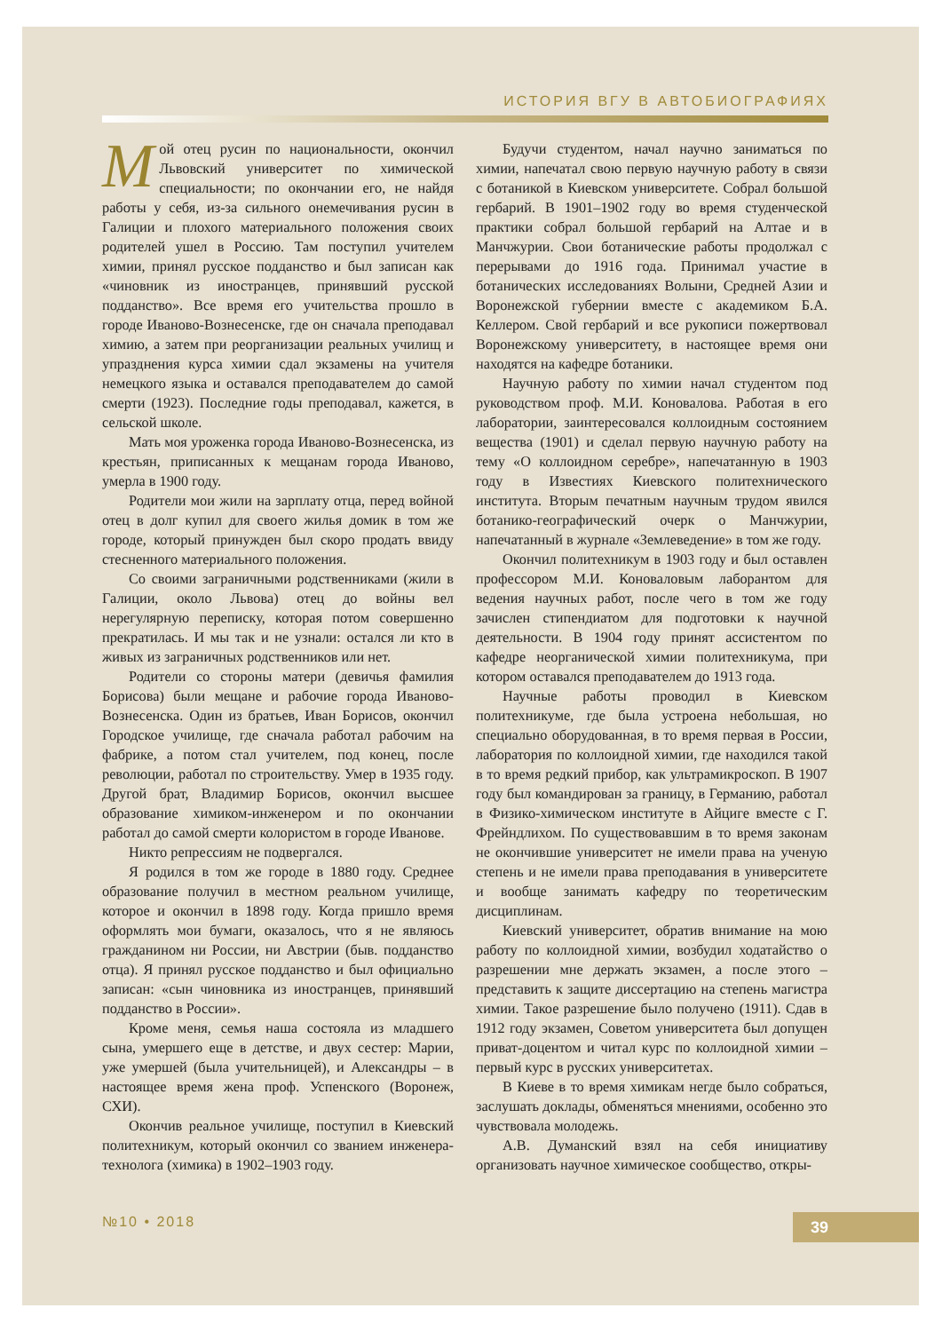ИСТОРИЯ ВГУ В АВТОБИОГРАФИЯХ
Mой отец русин по национальности, окончил Львовский университет по химической специальности; по окончании его, не найдя работы у себя, из-за сильного онемечивания русин в Галиции и плохого материального положения своих родителей ушел в Россию. Там поступил учителем химии, принял русское подданство и был записан как «чиновник из иностранцев, принявший русской подданство». Все время его учительства прошло в городе Иваново-Вознесенске, где он сначала преподавал химию, а затем при реорганизации реальных училищ и упразднения курса химии сдал экзамены на учителя немецкого языка и оставался преподавателем до самой смерти (1923). Последние годы преподавал, кажется, в сельской школе.
Мать моя уроженка города Иваново-Вознесенска, из крестьян, приписанных к мещанам города Иваново, умерла в 1900 году.
Родители мои жили на зарплату отца, перед войной отец в долг купил для своего жилья домик в том же городе, который принужден был скоро продать ввиду стесненного материального положения.
Со своими заграничными родственниками (жили в Галиции, около Львова) отец до войны вел нерегулярную переписку, которая потом совершенно прекратилась. И мы так и не узнали: остался ли кто в живых из заграничных родственников или нет.
Родители со стороны матери (девичья фамилия Борисова) были мещане и рабочие города Иваново-Вознесенска. Один из братьев, Иван Борисов, окончил Городское училище, где сначала работал рабочим на фабрике, а потом стал учителем, под конец, после революции, работал по строительству. Умер в 1935 году. Другой брат, Владимир Борисов, окончил высшее образование химиком-инженером и по окончании работал до самой смерти колористом в городе Иванове.
Никто репрессиям не подвергался.
Я родился в том же городе в 1880 году. Среднее образование получил в местном реальном училище, которое и окончил в 1898 году. Когда пришло время оформлять мои бумаги, оказалось, что я не являюсь гражданином ни России, ни Австрии (быв. подданство отца). Я принял русское подданство и был официально записан: «сын чиновника из иностранцев, принявший подданство в России».
Кроме меня, семья наша состояла из младшего сына, умершего еще в детстве, и двух сестер: Марии, уже умершей (была учительницей), и Александры – в настоящее время жена проф. Успенского (Воронеж, СХИ).
Окончив реальное училище, поступил в Киевский политехникум, который окончил со званием инженера-технолога (химика) в 1902–1903 году.
Будучи студентом, начал научно заниматься по химии, напечатал свою первую научную работу в связи с ботаникой в Киевском университете. Собрал большой гербарий. В 1901–1902 году во время студенческой практики собрал большой гербарий на Алтае и в Манчжурии. Свои ботанические работы продолжал с перерывами до 1916 года. Принимал участие в ботанических исследованиях Волыни, Средней Азии и Воронежской губернии вместе с академиком Б.А. Келлером. Свой гербарий и все рукописи пожертвовал Воронежскому университету, в настоящее время они находятся на кафедре ботаники.
Научную работу по химии начал студентом под руководством проф. М.И. Коновалова. Работая в его лаборатории, заинтересовался коллоидным состоянием вещества (1901) и сделал первую научную работу на тему «О коллоидном серебре», напечатанную в 1903 году в Известиях Киевского политехнического института. Вторым печатным научным трудом явился ботанико-географический очерк о Манчжурии, напечатанный в журнале «Землеведение» в том же году.
Окончил политехникум в 1903 году и был оставлен профессором М.И. Коноваловым лаборантом для ведения научных работ, после чего в том же году зачислен стипендиатом для подготовки к научной деятельности. В 1904 году принят ассистентом по кафедре неорганической химии политехникума, при котором оставался преподавателем до 1913 года.
Научные работы проводил в Киевском политехникуме, где была устроена небольшая, но специально оборудованная, в то время первая в России, лаборатория по коллоидной химии, где находился такой в то время редкий прибор, как ультрамикроскоп. В 1907 году был командирован за границу, в Германию, работал в Физико-химическом институте в Айциге вместе с Г. Фрейндлихом. По существовавшим в то время законам не окончившие университет не имели права на ученую степень и не имели права преподавания в университете и вообще занимать кафедру по теоретическим дисциплинам.
Киевский университет, обратив внимание на мою работу по коллоидной химии, возбудил ходатайство о разрешении мне держать экзамен, а после этого – представить к защите диссертацию на степень магистра химии. Такое разрешение было получено (1911). Сдав в 1912 году экзамен, Советом университета был допущен приват-доцентом и читал курс по коллоидной химии – первый курс в русских университетах.
В Киеве в то время химикам негде было собраться, заслушать доклады, обменяться мнениями, особенно это чувствовала молодежь.
А.В. Думанский взял на себя инициативу организовать научное химическое сообщество, откры-
№10 • 2018 39